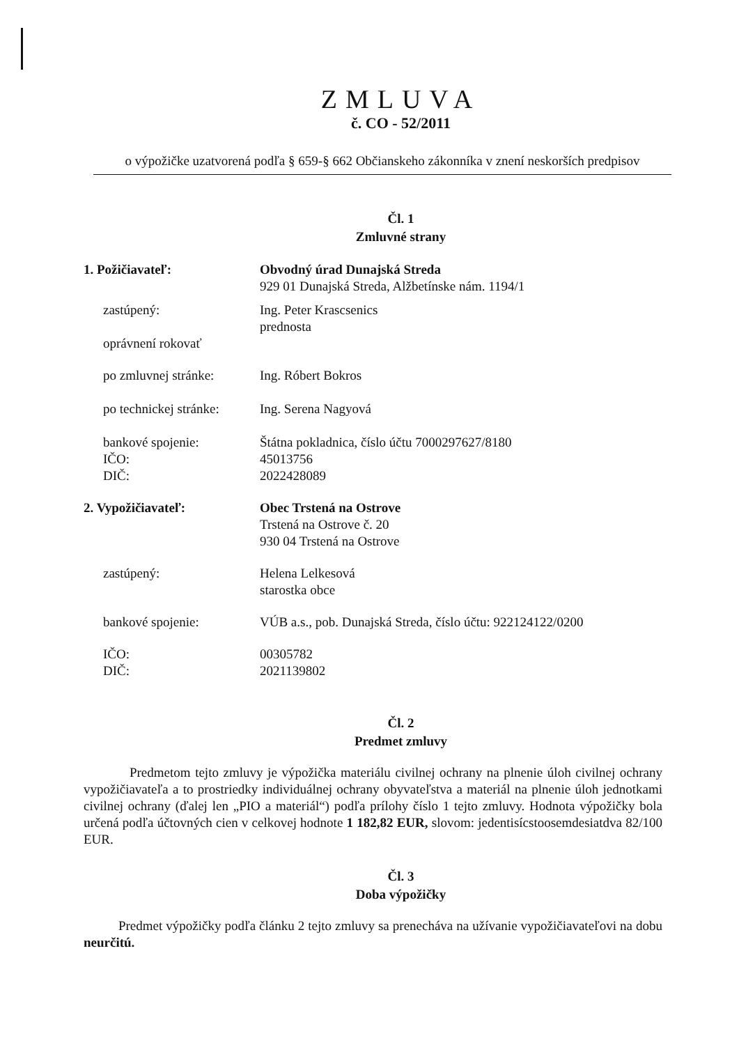ZMLUVA
č. CO - 52/2011
o výpožičke uzatvorená podľa § 659-§ 662 Občianskeho zákonníka v znení neskorších predpisov
Čl. 1
Zmluvné strany
| 1. Požičiavateľ: | Obvodný úrad Dunajská Streda 929 01 Dunajská Streda, Alžbetínske nám. 1194/1 |
| zastúpený: oprávnení rokovať | Ing. Peter Krascsenics prednosta |
| po zmluvnej stránke: | Ing. Róbert Bokros |
| po technickej stránke: | Ing. Serena Nagyová |
| bankové spojenie: IČO: DIČ: | Štátna pokladnica, číslo účtu 7000297627/8180 45013756 2022428089 |
| 2. Vypožičiavateľ: | Obec Trstená na Ostrove Trstená na Ostrove č. 20 930 04 Trstená na Ostrove |
| zastúpený: | Helena Lelkesová starostka obce |
| bankové spojenie: | VÚB a.s., pob. Dunajská Streda, číslo účtu: 922124122/0200 |
| IČO: DIČ: | 00305782 2021139802 |
Čl. 2
Predmet zmluvy
Predmetom tejto zmluvy je výpožička materiálu civilnej ochrany na plnenie úloh civilnej ochrany vypožičiavateľa a to prostriedky individuálnej ochrany obyvateľstva a materiál na plnenie úloh jednotkami civilnej ochrany (ďalej len „PIO a materiál“) podľa prílohy číslo 1 tejto zmluvy. Hodnota výpožičky bola určená podľa účtovných cien v celkovej hodnote 1 182,82 EUR, slovom: jedentisícstoosemdesiatdva 82/100 EUR.
Čl. 3
Doba výpožičky
Predmet výpožičky podľa článku 2 tejto zmluvy sa prenecháva na užívanie vypožičiavateľovi na dobu neurčitú.